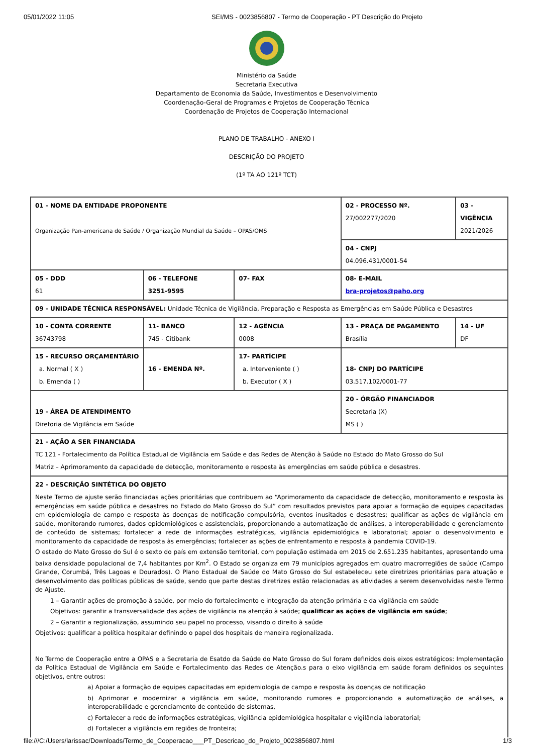05/01/2022 11:05 SEI/MS - 0023856807 - Termo de Cooperação - PT Descrição do Projeto
Ministério da Saúde
Secretaria Executiva
Departamento de Economia da Saúde, Investimentos e Desenvolvimento
Coordenação-Geral de Programas e Projetos de Cooperação Técnica
Coordenação de Projetos de Cooperação Internacional
PLANO DE TRABALHO - ANEXO I
DESCRIÇÃO DO PROJETO
(1º TA AO 121º TCT)
| 01 - NOME DA ENTIDADE PROPONENTE Organização Pan-americana de Saúde / Organização Mundial da Saúde – OPAS/OMS | | | 02 - PROCESSO Nº. 27/002277/2020 | 03 - VIGÊNCIA 2021/2026 |
| | | | 04 - CNPJ 04.096.431/0001-54 | |
| 05 - DDD 61 | 06 - TELEFONE 3251-9595 | 07- FAX | 08- E-MAIL bra-projetos@paho.org | |
| 09 - UNIDADE TÉCNICA RESPONSÁVEL: Unidade Técnica de Vigilância, Preparação e Resposta as Emergências em Saúde Pública e Desastres | | | | |
| 10 - CONTA CORRENTE 36743798 | 11- BANCO 745 - Citibank | 12 - AGÊNCIA 0008 | 13 - PRAÇA DE PAGAMENTO Brasília | 14 - UF DF |
| 15 - RECURSO ORÇAMENTÁRIO a. Normal ( X ) b. Emenda ( ) | 16 - EMENDA Nº. | 17- PARTÍCIPE a. Interveniente ( ) b. Executor ( X ) | 18- CNPJ DO PARTÍCIPE 03.517.102/0001-77 | |
| 19 - ÁREA DE ATENDIMENTO Diretoria de Vigilância em Saúde | | | 20 - ÓRGÃO FINANCIADOR Secretaria (X) MS ( ) | |
| 21 - AÇÃO A SER FINANCIADA TC 121 - Fortalecimento da Política Estadual de Vigilância em Saúde e das Redes de Atenção à Saúde no Estado do Mato Grosso do Sul Matriz – Aprimoramento da capacidade de detecção, monitoramento e resposta às emergências em saúde pública e desastres. | | | | |
| 22 - DESCRIÇÃO SINTÉTICA DO OBJETO Neste Termo de ajuste serão financiadas ações prioritárias que contribuem ao “Aprimoramento da capacidade de detecção, monitoramento e resposta às emergências em saúde pública e desastres no Estado do Mato Grosso do Sul” com resultados previstos para apoiar a formação de equipes capacitadas em epidemiologia de campo e resposta às doenças de notificação compulsória, eventos inusitados e desastres; qualificar as ações de vigilância em saúde, monitorando rumores, dados epidemiológicos e assistenciais, proporcionando a automatização de análises, a interoperabilidade e gerenciamento de conteúdo de sistemas; fortalecer a rede de informações estratégicas, vigilância epidemiológica e laboratorial; apoiar o desenvolvimento e monitoramento da capacidade de resposta às emergências; fortalecer as ações de enfrentamento e resposta à pandemia COVID-19. O estado do Mato Grosso do Sul é o sexto do país em extensão territorial, com população estimada em 2015 de 2.651.235 habitantes, apresentando uma baixa densidade populacional de 7,4 habitantes por Km<sup>2</sup>. O Estado se organiza em 79 municípios agregados em quatro macrorregiões de saúde (Campo Grande, Corumbá, Três Lagoas e Dourados). O Plano Estadual de Saúde do Mato Grosso do Sul estabeleceu sete diretrizes prioritárias para atuação e desenvolvimento das políticas públicas de saúde, sendo que parte destas diretrizes estão relacionadas as atividades a serem desenvolvidas neste Termo de Ajuste. 1 – Garantir ações de promoção à saúde, por meio do fortalecimento e integração da atenção primária e da vigilância em saúde Objetivos: garantir a transversalidade das ações de vigilância na atenção à saúde; qualificar as ações de vigilância em saúde ; 2 – Garantir a regionalização, assumindo seu papel no processo, visando o direito à saúde Objetivos: qualificar a política hospitalar definindo o papel dos hospitais de maneira regionalizada. No Termo de Cooperação entre a OPAS e a Secretaria de Esatdo da Saúde do Mato Grosso do Sul foram definidos dois eixos estratégicos: Implementação da Política Estadual de Vigilância em Saúde e Fortalecimento das Redes de Atenção.s para o eixo vigilância em saúde foram definidos os seguintes objetivos, entre outros: a) Apoiar a formação de equipes capacitadas em epidemiologia de campo e resposta às doenças de notificação b) Aprimorar e modernizar a vigilância em saúde, monitorando rumores e proporcionando a automatização de análises, a interoperabilidade e gerenciamento de conteúdo de sistemas, c) Fortalecer a rede de informações estratégicas, vigilância epidemiológica hospitalar e vigilância laboratorial; d) Fortalecer a vigilância em regiões de fronteira; | | | | |
file:///C:/Users/larissac/Downloads/Termo_de_Cooperacao___PT_Descricao_do_Projeto_0023856807.html 1/3